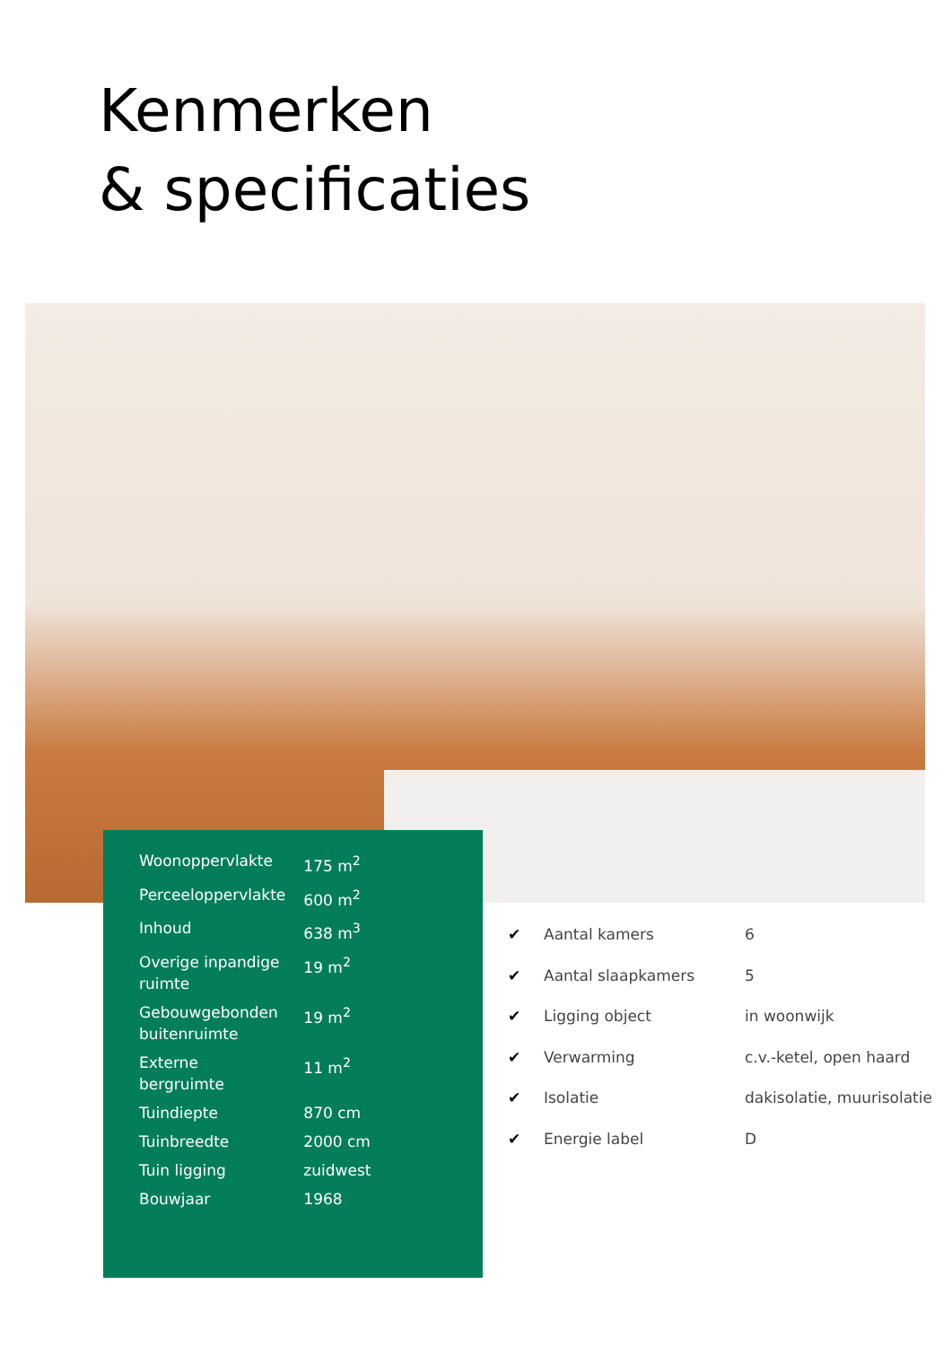Kenmerken
& specificaties
| Woonoppervlakte | 175 m<sup>2</sup> |
| Perceeloppervlakte | 600 m<sup>2</sup> |
| Inhoud | 638 m<sup>3</sup> |
| Overige inpandige ruimte | 19 m<sup>2</sup> |
| Gebouwgebonden buitenruimte | 19 m<sup>2</sup> |
| Externe bergruimte | 11 m<sup>2</sup> |
| Tuindiepte | 870 cm |
| Tuinbreedte | 2000 cm |
| Tuin ligging | zuidwest |
| Bouwjaar | 1968 |
| ✔ | Aantal kamers | 6 |
| ✔ | Aantal slaapkamers | 5 |
| ✔ | Ligging object | in woonwijk |
| ✔ | Verwarming | c.v.-ketel, open haard |
| ✔ | Isolatie | dakisolatie, muurisolatie |
| ✔ | Energie label | D |